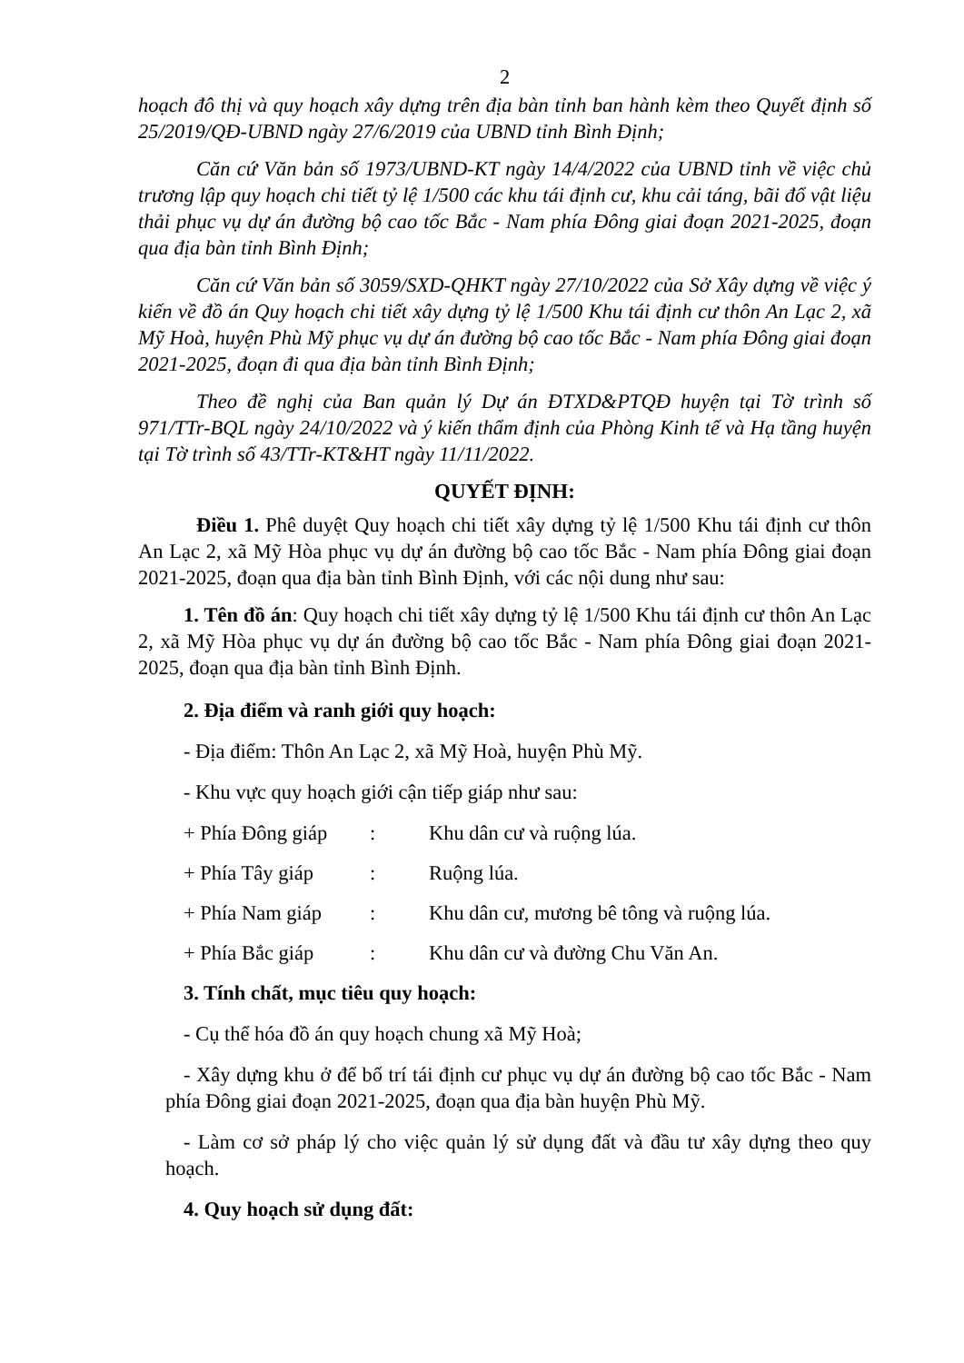2
hoạch đô thị và quy hoạch xây dựng trên địa bàn tỉnh ban hành kèm theo Quyết định số 25/2019/QĐ-UBND ngày 27/6/2019 của UBND tỉnh Bình Định;
Căn cứ Văn bản số 1973/UBND-KT ngày 14/4/2022 của UBND tỉnh về việc chủ trương lập quy hoạch chi tiết tỷ lệ 1/500 các khu tái định cư, khu cải táng, bãi đổ vật liệu thải phục vụ dự án đường bộ cao tốc Bắc - Nam phía Đông giai đoạn 2021-2025, đoạn qua địa bàn tỉnh Bình Định;
Căn cứ Văn bản số 3059/SXD-QHKT ngày 27/10/2022 của Sở Xây dựng về việc ý kiến về đồ án Quy hoạch chi tiết xây dựng tỷ lệ 1/500 Khu tái định cư thôn An Lạc 2, xã Mỹ Hoà, huyện Phù Mỹ phục vụ dự án đường bộ cao tốc Bắc - Nam phía Đông giai đoạn 2021-2025, đoạn đi qua địa bàn tỉnh Bình Định;
Theo đề nghị của Ban quản lý Dự án ĐTXD&PTQĐ huyện tại Tờ trình số 971/TTr-BQL ngày 24/10/2022 và ý kiến thẩm định của Phòng Kinh tế và Hạ tầng huyện tại Tờ trình số 43/TTr-KT&HT ngày 11/11/2022.
QUYẾT ĐỊNH:
Điều 1. Phê duyệt Quy hoạch chi tiết xây dựng tỷ lệ 1/500 Khu tái định cư thôn An Lạc 2, xã Mỹ Hòa phục vụ dự án đường bộ cao tốc Bắc - Nam phía Đông giai đoạn 2021-2025, đoạn qua địa bàn tỉnh Bình Định, với các nội dung như sau:
1. Tên đồ án: Quy hoạch chi tiết xây dựng tỷ lệ 1/500 Khu tái định cư thôn An Lạc 2, xã Mỹ Hòa phục vụ dự án đường bộ cao tốc Bắc - Nam phía Đông giai đoạn 2021-2025, đoạn qua địa bàn tỉnh Bình Định.
2. Địa điểm và ranh giới quy hoạch:
- Địa điểm: Thôn An Lạc 2, xã Mỹ Hoà, huyện Phù Mỹ.
- Khu vực quy hoạch giới cận tiếp giáp như sau:
+ Phía Đông giáp : Khu dân cư và ruộng lúa.
+ Phía Tây giáp : Ruộng lúa.
+ Phía Nam giáp : Khu dân cư, mương bê tông và ruộng lúa.
+ Phía Bắc giáp : Khu dân cư và đường Chu Văn An.
3. Tính chất, mục tiêu quy hoạch:
- Cụ thể hóa đồ án quy hoạch chung xã Mỹ Hoà;
- Xây dựng khu ở để bố trí tái định cư phục vụ dự án đường bộ cao tốc Bắc - Nam phía Đông giai đoạn 2021-2025, đoạn qua địa bàn huyện Phù Mỹ.
- Làm cơ sở pháp lý cho việc quản lý sử dụng đất và đầu tư xây dựng theo quy hoạch.
4. Quy hoạch sử dụng đất: